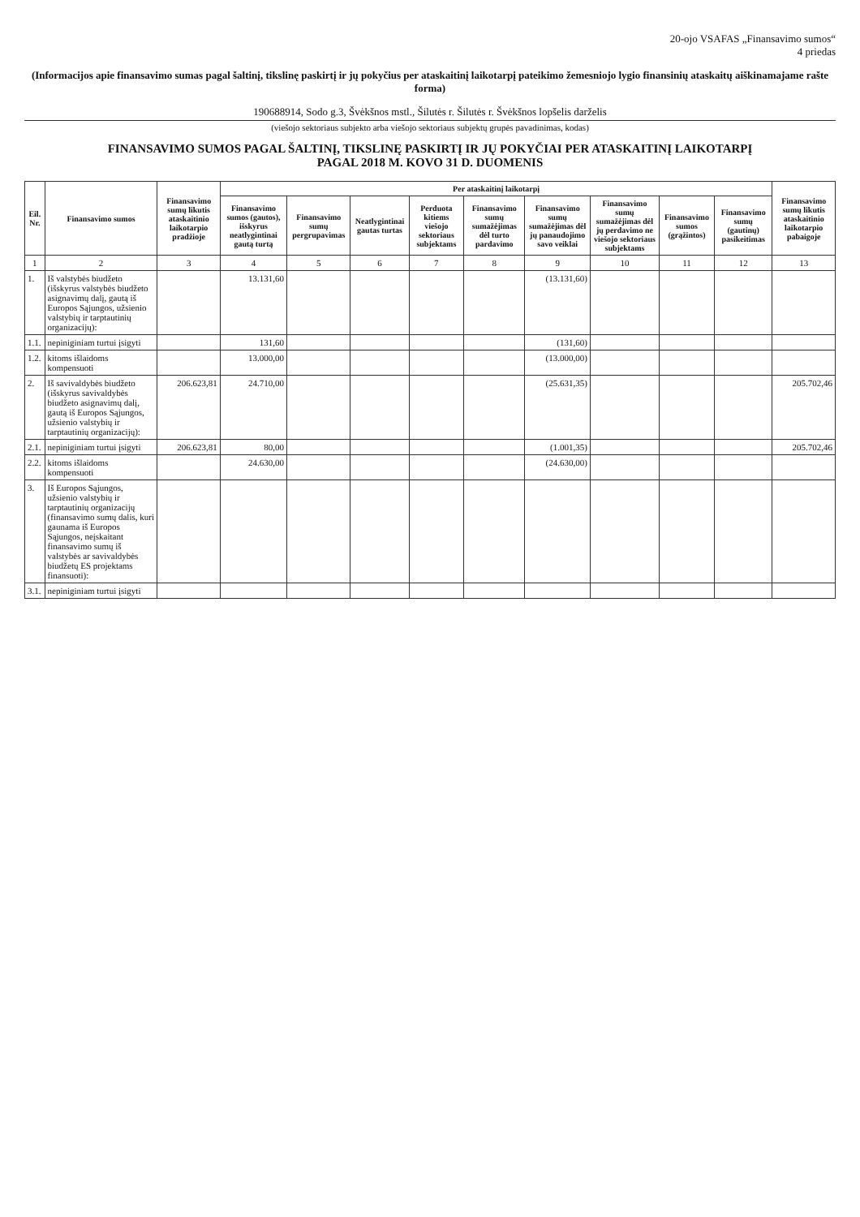20-ojo VSAFAS „Finansavimo sumos“
4 priedas
(Informacijos apie finansavimo sumas pagal šaltinį, tikslinę paskirtį ir jų pokyčius per ataskaitinį laikotarpį pateikimo žemesniojo lygio finansinių ataskaitų aiškinamajame rašte forma)
190688914, Sodo g.3, Švėkšnos mstl., Šilutės r. Šilutės r. Švėkšnos lopšelis darželis
(viešojo sektoriaus subjekto arba viešojo sektoriaus subjektų grupės pavadinimas, kodas)
FINANSAVIMO SUMOS PAGAL ŠALTINĮ, TIKSLINĘ PASKIRTĮ IR JŲ POKYČIAI PER ATASKAITINĮ LAIKOTARPĮ
PAGAL 2018 M. KOVO 31 D. DUOMENIS
| Eil. Nr. | Finansavimo sumos | Finansavimo sumų likutis ataskaitinio laikotarpio pradžioje | Per ataskaitinį laikotarpį | | | | | | | | | Finansavimo sumų likutis ataskaitinio laikotarpio pabaigoje |
| --- | --- | --- | --- | --- | --- | --- | --- | --- | --- | --- | --- | --- |
| | | | Finansavimo sumos (gautos), išskyrus neatlygintinai gautą turtą | Finansavimo sumų pergrupavimas | Neatlygintinai gautas turtas | Perduota kitiems viešojo sektoriaus subjektams | Finansavimo sumų sumažėjimas dėl turto pardavimo | Finansavimo sumų sumažėjimas dėl jų panaudojimo savo veiklai | Finansavimo sumų sumažėjimas dėl jų perdavimo ne viešojo sektoriaus subjektams | Finansavimo sumos (grąžintos) | Finansavimo sumų (gautinų) pasikeitimas | |
| 1 | 2 | 3 | 4 | 5 | 6 | 7 | 8 | 9 | 10 | 11 | 12 | 13 |
| 1. | Iš valstybės biudžeto (išskyrus valstybės biudžeto asignavimų dalį, gautą iš Europos Sąjungos, užsienio valstybių ir tarptautinių organizacijų): | | 13.131,60 | | | | | (13.131,60) | | | | |
| 1.1. | nepiniginiam turtui įsigyti | | 131,60 | | | | | (131,60) | | | | |
| 1.2. | kitoms išlaidoms kompensuoti | | 13.000,00 | | | | | (13.000,00) | | | | |
| 2. | Iš savivaldybės biudžeto (išskyrus savivaldybės biudžeto asignavimų dalį, gautą iš Europos Sąjungos, užsienio valstybių ir tarptautinių organizacijų): | 206.623,81 | 24.710,00 | | | | | (25.631,35) | | | | 205.702,46 |
| 2.1. | nepiniginiam turtui įsigyti | 206.623,81 | 80,00 | | | | | (1.001,35) | | | | 205.702,46 |
| 2.2. | kitoms išlaidoms kompensuoti | | 24.630,00 | | | | | (24.630,00) | | | | |
| 3. | Iš Europos Sąjungos, užsienio valstybių ir tarptautinių organizacijų (finansavimo sumų dalis, kuri gaunama iš Europos Sąjungos, neįskaitant finansavimo sumų iš valstybės ar savivaldybės biudžetų ES projektams finansuoti): | | | | | | | | | | | |
| 3.1. | nepiniginiam turtui įsigyti | | | | | | | | | | | |